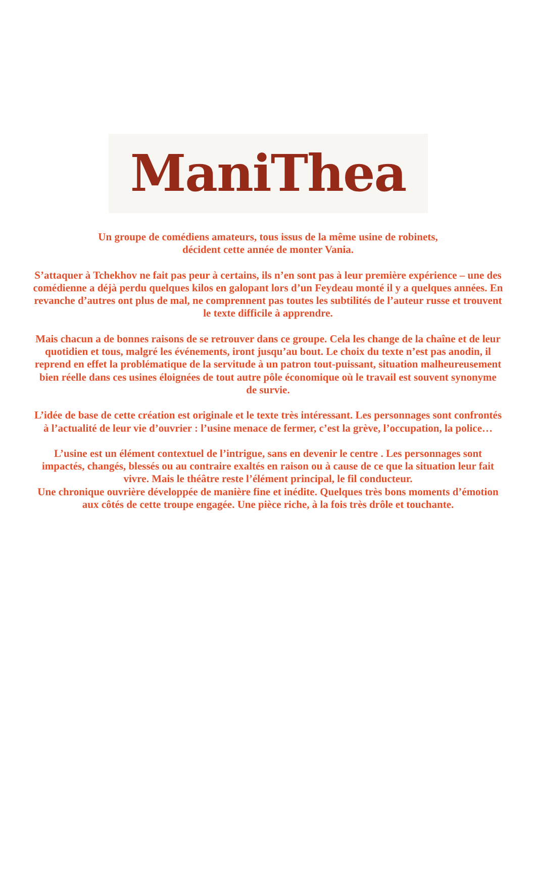ManiThea
Un groupe de comédiens amateurs, tous issus de la même usine de robinets,
décident cette année de monter Vania.
S’attaquer à Tchekhov ne fait pas peur à certains, ils n’en sont pas à leur première expérience – une des comédienne a déjà perdu quelques kilos en galopant lors d’un Feydeau monté il y a quelques années. En revanche d’autres ont plus de mal, ne comprennent pas toutes les subtilités de l’auteur russe et trouvent le texte difficile à apprendre.
Mais chacun a de bonnes raisons de se retrouver dans ce groupe. Cela les change de la chaîne et de leur quotidien et tous, malgré les événements, iront jusqu’au bout. Le choix du texte n’est pas anodin, il reprend en effet la problématique de la servitude à un patron tout-puissant, situation malheureusement bien réelle dans ces usines éloignées de tout autre pôle économique où le travail est souvent synonyme de survie.
L’idée de base de cette création est originale et le texte très intéressant. Les personnages sont confrontés à l’actualité de leur vie d’ouvrier : l’usine menace de fermer, c’est la grève, l’occupation, la police…
L’usine est un élément contextuel de l’intrigue, sans en devenir le centre . Les personnages sont impactés, changés, blessés ou au contraire exaltés en raison ou à cause de ce que la situation leur fait vivre. Mais le théâtre reste l’élément principal, le fil conducteur.
Une chronique ouvrière développée de manière fine et inédite. Quelques très bons moments d’émotion aux côtés de cette troupe engagée. Une pièce riche, à la fois très drôle et touchante.